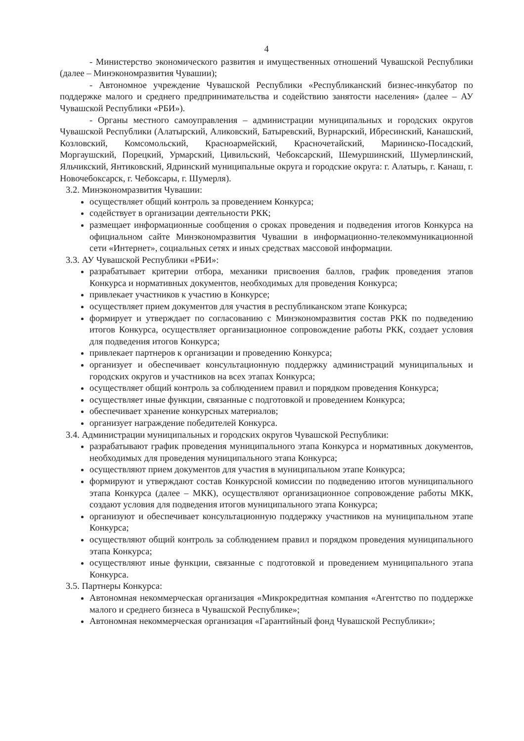4
- Министерство экономического развития и имущественных отношений Чувашской Республики (далее – Минэкономразвития Чувашии);
- Автономное учреждение Чувашской Республики «Республиканский бизнес-инкубатор по поддержке малого и среднего предпринимательства и содействию занятости населения» (далее – АУ Чувашской Республики «РБИ»).
- Органы местного самоуправления – администрации муниципальных и городских округов Чувашской Республики (Алатырский, Аликовский, Батыревский, Вурнарский, Ибресинский, Канашский, Козловский, Комсомольский, Красноармейский, Красночетайский, Мариинско-Посадский, Моргаушский, Порецкий, Урмарский, Цивильский, Чебоксарский, Шемуршинский, Шумерлинский, Яльчикский, Янтиковский, Ядринский муниципальные округа и городские округа: г. Алатырь, г. Канаш, г. Новочебоксарск, г. Чебоксары, г. Шумерля).
3.2. Минэкономразвития Чувашии:
осуществляет общий контроль за проведением Конкурса;
содействует в организации деятельности РКК;
размещает информационные сообщения о сроках проведения и подведения итогов Конкурса на официальном сайте Минэкономразвития Чувашии в информационно-телекоммуникационной сети «Интернет», социальных сетях и иных средствах массовой информации.
3.3. АУ Чувашской Республики «РБИ»:
разрабатывает критерии отбора, механики присвоения баллов, график проведения этапов Конкурса и нормативных документов, необходимых для проведения Конкурса;
привлекает участников к участию в Конкурсе;
осуществляет прием документов для участия в республиканском этапе Конкурса;
формирует и утверждает по согласованию с Минэкономразвития состав РКК по подведению итогов Конкурса, осуществляет организационное сопровождение работы РКК, создает условия для подведения итогов Конкурса;
привлекает партнеров к организации и проведению Конкурса;
организует и обеспечивает консультационную поддержку администраций муниципальных и городских округов и участников на всех этапах Конкурса;
осуществляет общий контроль за соблюдением правил и порядком проведения Конкурса;
осуществляет иные функции, связанные с подготовкой и проведением Конкурса;
обеспечивает хранение конкурсных материалов;
организует награждение победителей Конкурса.
3.4. Администрации муниципальных и городских округов Чувашской Республики:
разрабатывают график проведения муниципального этапа Конкурса и нормативных документов, необходимых для проведения муниципального этапа Конкурса;
осуществляют прием документов для участия в муниципальном этапе Конкурса;
формируют и утверждают состав Конкурсной комиссии по подведению итогов муниципального этапа Конкурса (далее – МКК), осуществляют организационное сопровождение работы МКК, создают условия для подведения итогов муниципального этапа Конкурса;
организуют и обеспечивает консультационную поддержку участников на муниципальном этапе Конкурса;
осуществляют общий контроль за соблюдением правил и порядком проведения муниципального этапа Конкурса;
осуществляют иные функции, связанные с подготовкой и проведением муниципального этапа Конкурса.
3.5. Партнеры Конкурса:
Автономная некоммерческая организация «Микрокредитная компания «Агентство по поддержке малого и среднего бизнеса в Чувашской Республике»;
Автономная некоммерческая организация «Гарантийный фонд Чувашской Республики»;